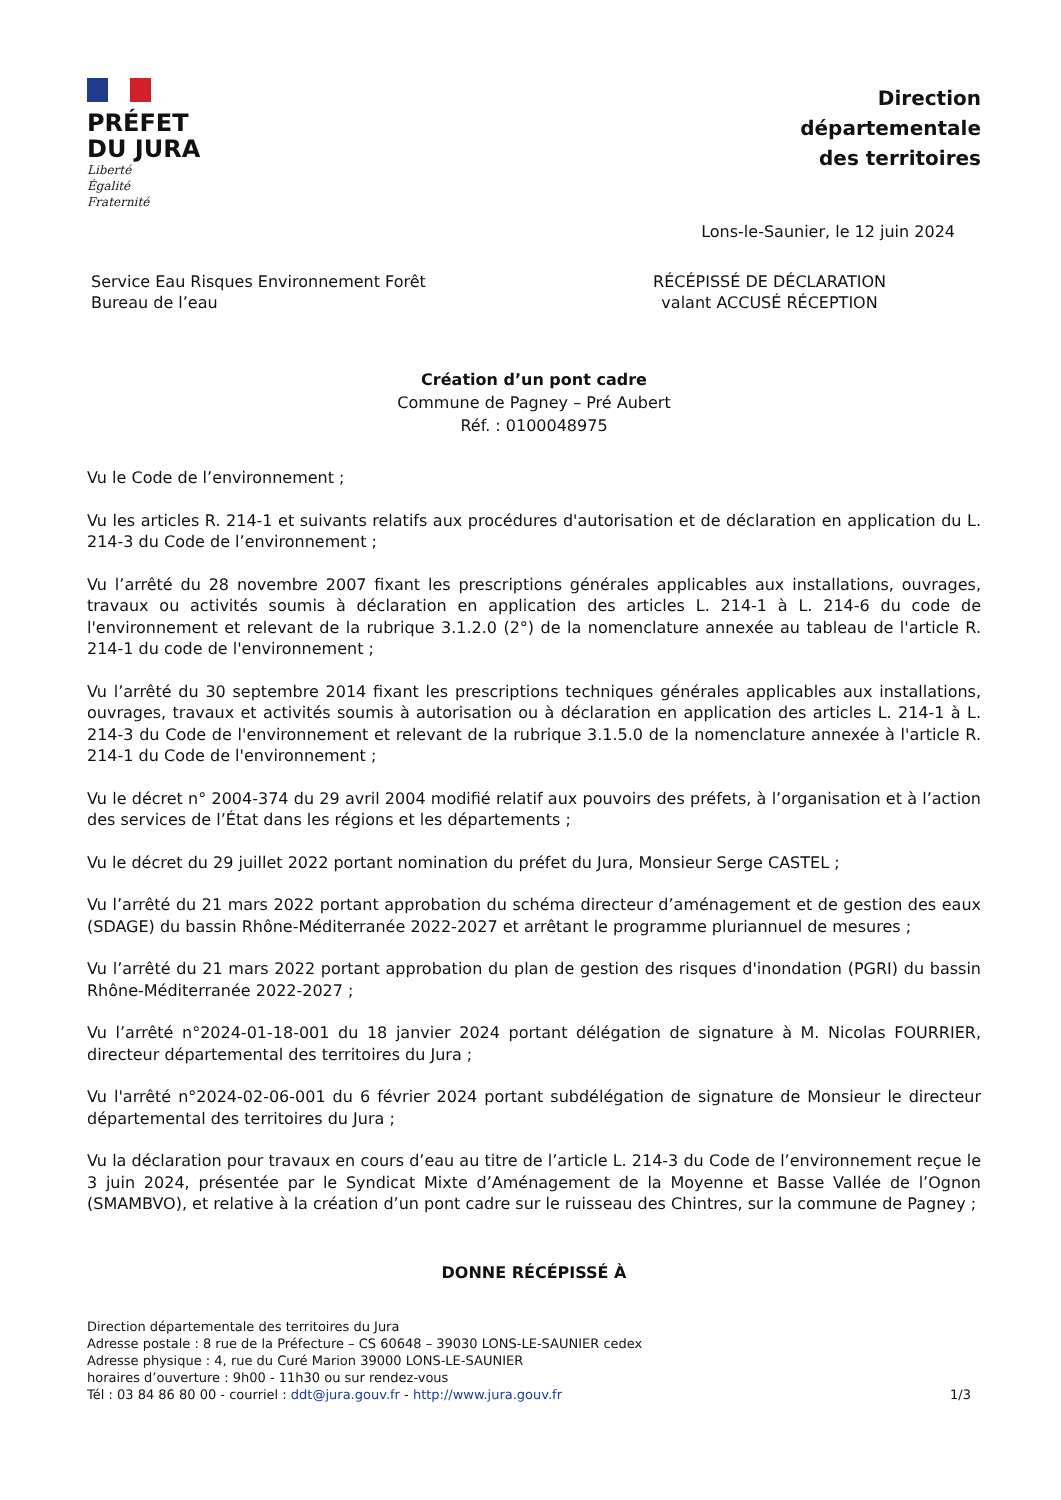PRÉFET
DU JURA
Liberté
Égalité
Fraternité
Direction
départementale
des territoires
Lons-le-Saunier, le 12 juin 2024
Service Eau Risques Environnement Forêt
Bureau de l’eau
RÉCÉPISSÉ DE DÉCLARATION
valant ACCUSÉ RÉCEPTION
Création d’un pont cadre
Commune de Pagney – Pré Aubert
Réf. : 0100048975
Vu le Code de l’environnement ;
Vu les articles R. 214-1 et suivants relatifs aux procédures d'autorisation et de déclaration en application du L. 214-3 du Code de l’environnement ;
Vu l’arrêté du 28 novembre 2007 fixant les prescriptions générales applicables aux installations, ouvrages, travaux ou activités soumis à déclaration en application des articles L. 214-1 à L. 214-6 du code de l'environnement et relevant de la rubrique 3.1.2.0 (2°) de la nomenclature annexée au tableau de l'article R. 214-1 du code de l'environnement ;
Vu l’arrêté du 30 septembre 2014 fixant les prescriptions techniques générales applicables aux installations, ouvrages, travaux et activités soumis à autorisation ou à déclaration en application des articles L. 214-1 à L. 214-3 du Code de l'environnement et relevant de la rubrique 3.1.5.0 de la nomenclature annexée à l'article R. 214-1 du Code de l'environnement ;
Vu le décret n° 2004-374 du 29 avril 2004 modifié relatif aux pouvoirs des préfets, à l’organisation et à l’action des services de l’État dans les régions et les départements ;
Vu le décret du 29 juillet 2022 portant nomination du préfet du Jura, Monsieur Serge CASTEL ;
Vu l’arrêté du 21 mars 2022 portant approbation du schéma directeur d’aménagement et de gestion des eaux (SDAGE) du bassin Rhône-Méditerranée 2022-2027 et arrêtant le programme pluriannuel de mesures ;
Vu l’arrêté du 21 mars 2022 portant approbation du plan de gestion des risques d'inondation (PGRI) du bassin Rhône-Méditerranée 2022-2027 ;
Vu l’arrêté n°2024-01-18-001 du 18 janvier 2024 portant délégation de signature à M. Nicolas FOURRIER, directeur départemental des territoires du Jura ;
Vu l'arrêté n°2024-02-06-001 du 6 février 2024 portant subdélégation de signature de Monsieur le directeur départemental des territoires du Jura ;
Vu la déclaration pour travaux en cours d’eau au titre de l’article L. 214-3 du Code de l’environnement reçue le 3 juin 2024, présentée par le Syndicat Mixte d’Aménagement de la Moyenne et Basse Vallée de l’Ognon (SMAMBVO), et relative à la création d’un pont cadre sur le ruisseau des Chintres, sur la commune de Pagney ;
DONNE RÉCÉPISSÉ À
Direction départementale des territoires du Jura
Adresse postale : 8 rue de la Préfecture – CS 60648 – 39030 LONS-LE-SAUNIER cedex
Adresse physique : 4, rue du Curé Marion 39000 LONS-LE-SAUNIER
horaires d’ouverture : 9h00 - 11h30 ou sur rendez-vous
Tél : 03 84 86 80 00 - courriel : ddt@jura.gouv.fr - http://www.jura.gouv.fr
1/3